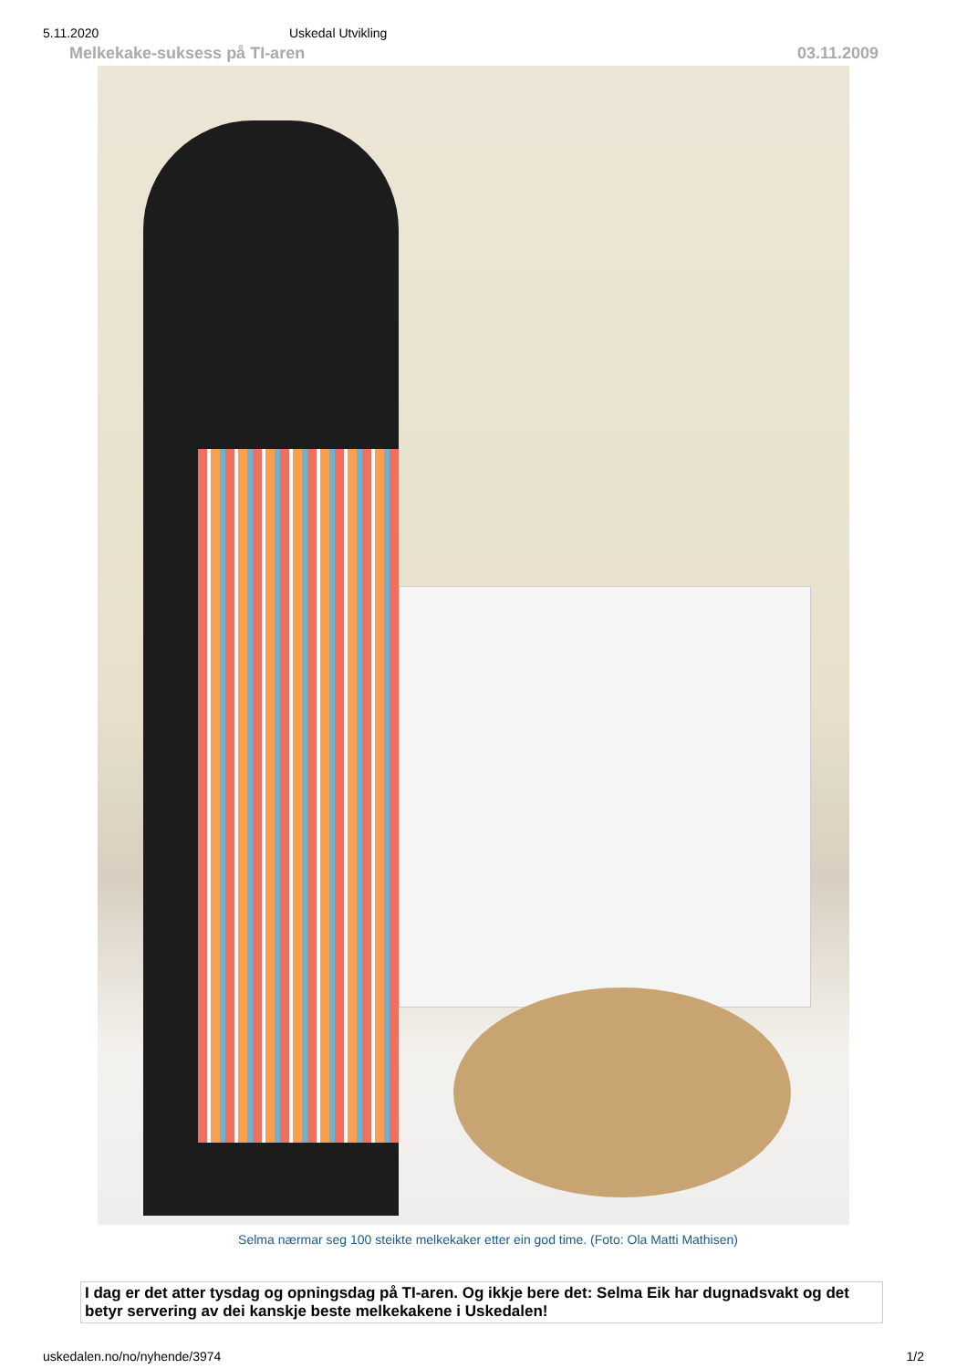5.11.2020 Uskedal Utvikling
Melkekake-suksess på TI-aren 03.11.2009
Selma nærmar seg 100 steikte melkekaker etter ein god time. (Foto: Ola Matti Mathisen)
I dag er det atter tysdag og opningsdag på TI-aren. Og ikkje bere det: Selma Eik har dugnadsvakt og det betyr servering av dei kanskje beste melkekakene i Uskedalen!
uskedalen.no/no/nyhende/3974 1/2